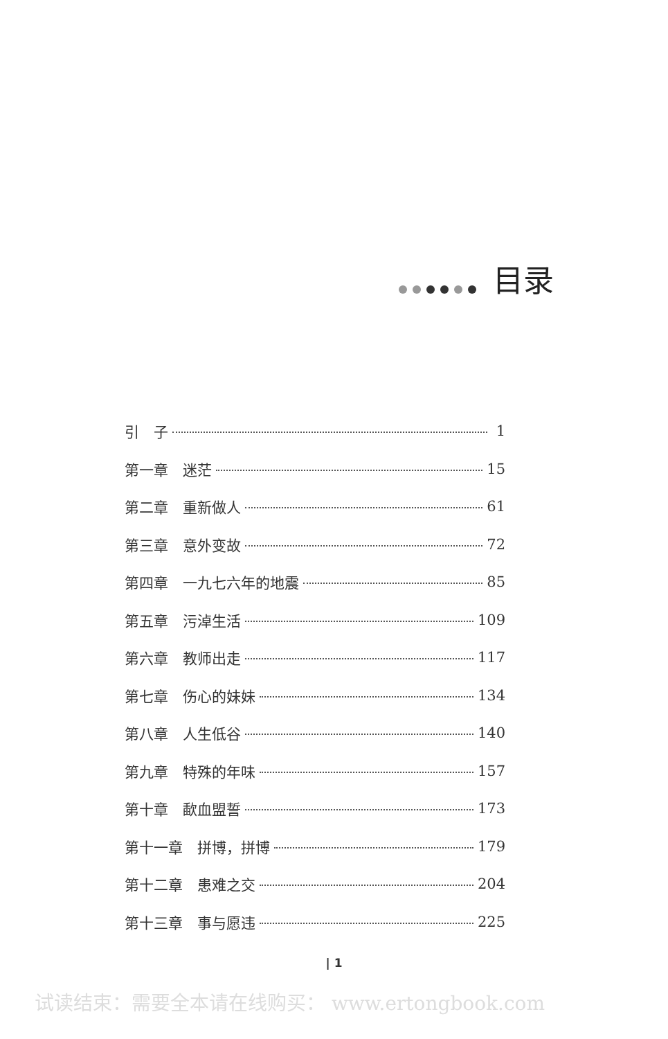目录
引　子 1
第一章　迷茫 15
第二章　重新做人 61
第三章　意外变故 72
第四章　一九七六年的地震 85
第五章　污淖生活 109
第六章　教师出走 117
第七章　伤心的妹妹 134
第八章　人生低谷 140
第九章　特殊的年味 157
第十章　歃血盟誓 173
第十一章　拼博，拼博 179
第十二章　患难之交 204
第十三章　事与愿违 225
| 1
试读结束：需要全本请在线购买： www.ertongbook.com